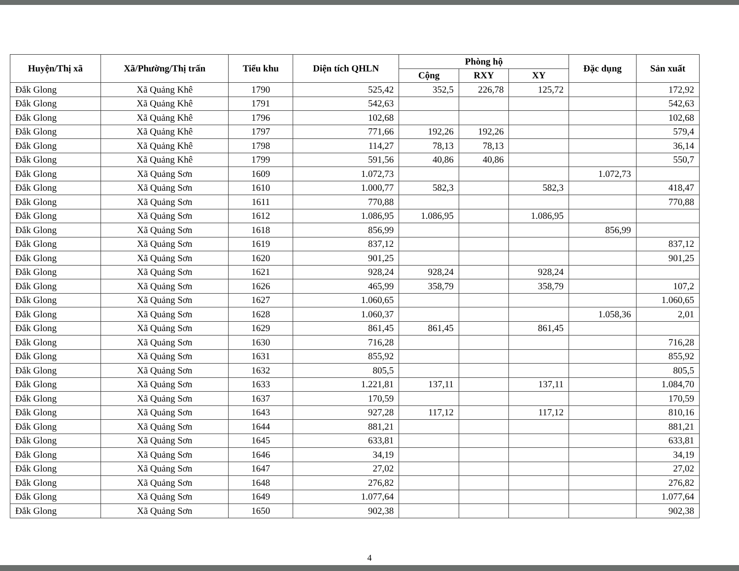| Huyện/Thị xã | Xã/Phường/Thị trấn | Tiểu khu | Diện tích QHLN | Phòng hộ | | | Đặc dụng | Sản xuất |
| --- | --- | --- | --- | --- | --- | --- | --- | --- |
| | | | | Cộng | RXY | XY | | |
| Đắk Glong | Xã Quảng Khê | 1790 | 525,42 | 352,5 | 226,78 | 125,72 | | 172,92 |
| Đắk Glong | Xã Quảng Khê | 1791 | 542,63 | | | | | 542,63 |
| Đắk Glong | Xã Quảng Khê | 1796 | 102,68 | | | | | 102,68 |
| Đắk Glong | Xã Quảng Khê | 1797 | 771,66 | 192,26 | 192,26 | | | 579,4 |
| Đắk Glong | Xã Quảng Khê | 1798 | 114,27 | 78,13 | 78,13 | | | 36,14 |
| Đắk Glong | Xã Quảng Khê | 1799 | 591,56 | 40,86 | 40,86 | | | 550,7 |
| Đắk Glong | Xã Quảng Sơn | 1609 | 1.072,73 | | | | 1.072,73 | |
| Đắk Glong | Xã Quảng Sơn | 1610 | 1.000,77 | 582,3 | | 582,3 | | 418,47 |
| Đắk Glong | Xã Quảng Sơn | 1611 | 770,88 | | | | | 770,88 |
| Đắk Glong | Xã Quảng Sơn | 1612 | 1.086,95 | 1.086,95 | | 1.086,95 | | |
| Đắk Glong | Xã Quảng Sơn | 1618 | 856,99 | | | | 856,99 | |
| Đắk Glong | Xã Quảng Sơn | 1619 | 837,12 | | | | | 837,12 |
| Đắk Glong | Xã Quảng Sơn | 1620 | 901,25 | | | | | 901,25 |
| Đắk Glong | Xã Quảng Sơn | 1621 | 928,24 | 928,24 | | 928,24 | | |
| Đắk Glong | Xã Quảng Sơn | 1626 | 465,99 | 358,79 | | 358,79 | | 107,2 |
| Đắk Glong | Xã Quảng Sơn | 1627 | 1.060,65 | | | | | 1.060,65 |
| Đắk Glong | Xã Quảng Sơn | 1628 | 1.060,37 | | | | 1.058,36 | 2,01 |
| Đắk Glong | Xã Quảng Sơn | 1629 | 861,45 | 861,45 | | 861,45 | | |
| Đắk Glong | Xã Quảng Sơn | 1630 | 716,28 | | | | | 716,28 |
| Đắk Glong | Xã Quảng Sơn | 1631 | 855,92 | | | | | 855,92 |
| Đắk Glong | Xã Quảng Sơn | 1632 | 805,5 | | | | | 805,5 |
| Đắk Glong | Xã Quảng Sơn | 1633 | 1.221,81 | 137,11 | | 137,11 | | 1.084,70 |
| Đắk Glong | Xã Quảng Sơn | 1637 | 170,59 | | | | | 170,59 |
| Đắk Glong | Xã Quảng Sơn | 1643 | 927,28 | 117,12 | | 117,12 | | 810,16 |
| Đắk Glong | Xã Quảng Sơn | 1644 | 881,21 | | | | | 881,21 |
| Đắk Glong | Xã Quảng Sơn | 1645 | 633,81 | | | | | 633,81 |
| Đắk Glong | Xã Quảng Sơn | 1646 | 34,19 | | | | | 34,19 |
| Đắk Glong | Xã Quảng Sơn | 1647 | 27,02 | | | | | 27,02 |
| Đắk Glong | Xã Quảng Sơn | 1648 | 276,82 | | | | | 276,82 |
| Đắk Glong | Xã Quảng Sơn | 1649 | 1.077,64 | | | | | 1.077,64 |
| Đắk Glong | Xã Quảng Sơn | 1650 | 902,38 | | | | | 902,38 |
4